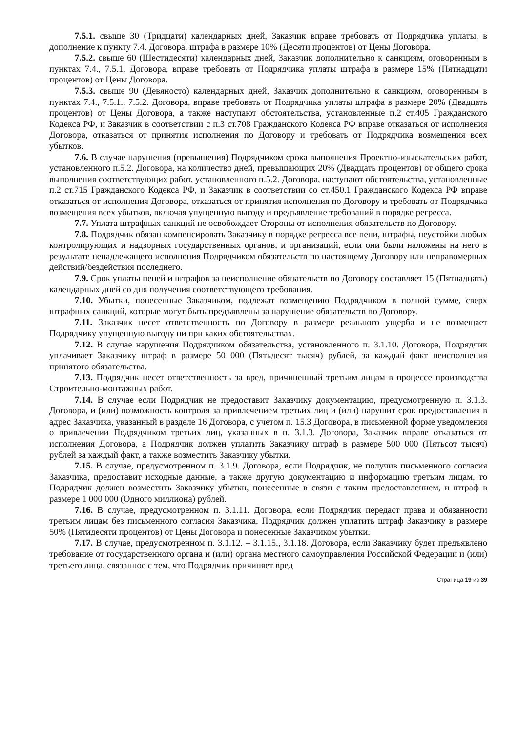7.5.1. свыше 30 (Тридцати) календарных дней, Заказчик вправе требовать от Подрядчика уплаты, в дополнение к пункту 7.4. Договора, штрафа в размере 10% (Десяти процентов) от Цены Договора.
7.5.2. свыше 60 (Шестидесяти) календарных дней, Заказчик дополнительно к санкциям, оговоренным в пунктах 7.4., 7.5.1. Договора, вправе требовать от Подрядчика уплаты штрафа в размере 15% (Пятнадцати процентов) от Цены Договора.
7.5.3. свыше 90 (Девяносто) календарных дней, Заказчик дополнительно к санкциям, оговоренным в пунктах 7.4., 7.5.1., 7.5.2. Договора, вправе требовать от Подрядчика уплаты штрафа в размере 20% (Двадцать процентов) от Цены Договора, а также наступают обстоятельства, установленные п.2 ст.405 Гражданского Кодекса РФ, и Заказчик в соответствии с п.3 ст.708 Гражданского Кодекса РФ вправе отказаться от исполнения Договора, отказаться от принятия исполнения по Договору и требовать от Подрядчика возмещения всех убытков.
7.6. В случае нарушения (превышения) Подрядчиком срока выполнения Проектно-изыскательских работ, установленного п.5.2. Договора, на количество дней, превышающих 20% (Двадцать процентов) от общего срока выполнения соответствующих работ, установленного п.5.2. Договора, наступают обстоятельства, установленные п.2 ст.715 Гражданского Кодекса РФ, и Заказчик в соответствии со ст.450.1 Гражданского Кодекса РФ вправе отказаться от исполнения Договора, отказаться от принятия исполнения по Договору и требовать от Подрядчика возмещения всех убытков, включая упущенную выгоду и предъявление требований в порядке регресса.
7.7. Уплата штрафных санкций не освобождает Стороны от исполнения обязательств по Договору.
7.8. Подрядчик обязан компенсировать Заказчику в порядке регресса все пени, штрафы, неустойки любых контролирующих и надзорных государственных органов, и организаций, если они были наложены на него в результате ненадлежащего исполнения Подрядчиком обязательств по настоящему Договору или неправомерных действий/бездействия последнего.
7.9. Срок уплаты пеней и штрафов за неисполнение обязательств по Договору составляет 15 (Пятнадцать) календарных дней со дня получения соответствующего требования.
7.10. Убытки, понесенные Заказчиком, подлежат возмещению Подрядчиком в полной сумме, сверх штрафных санкций, которые могут быть предъявлены за нарушение обязательств по Договору.
7.11. Заказчик несет ответственность по Договору в размере реального ущерба и не возмещает Подрядчику упущенную выгоду ни при каких обстоятельствах.
7.12. В случае нарушения Подрядчиком обязательства, установленного п. 3.1.10. Договора, Подрядчик уплачивает Заказчику штраф в размере 50 000 (Пятьдесят тысяч) рублей, за каждый факт неисполнения принятого обязательства.
7.13. Подрядчик несет ответственность за вред, причиненный третьим лицам в процессе производства Строительно-монтажных работ.
7.14. В случае если Подрядчик не предоставит Заказчику документацию, предусмотренную п. 3.1.3. Договора, и (или) возможность контроля за привлечением третьих лиц и (или) нарушит срок предоставления в адрес Заказчика, указанный в разделе 16 Договора, с учетом п. 15.3 Договора, в письменной форме уведомления о привлечении Подрядчиком третьих лиц, указанных в п. 3.1.3. Договора, Заказчик вправе отказаться от исполнения Договора, а Подрядчик должен уплатить Заказчику штраф в размере 500 000 (Пятьсот тысяч) рублей за каждый факт, а также возместить Заказчику убытки.
7.15. В случае, предусмотренном п. 3.1.9. Договора, если Подрядчик, не получив письменного согласия Заказчика, предоставит исходные данные, а также другую документацию и информацию третьим лицам, то Подрядчик должен возместить Заказчику убытки, понесенные в связи с таким предоставлением, и штраф в размере 1 000 000 (Одного миллиона) рублей.
7.16. В случае, предусмотренном п. 3.1.11. Договора, если Подрядчик передаст права и обязанности третьим лицам без письменного согласия Заказчика, Подрядчик должен уплатить штраф Заказчику в размере 50% (Пятидесяти процентов) от Цены Договора и понесенные Заказчиком убытки.
7.17. В случае, предусмотренном п. 3.1.12. – 3.1.15., 3.1.18. Договора, если Заказчику будет предъявлено требование от государственного органа и (или) органа местного самоуправления Российской Федерации и (или) третьего лица, связанное с тем, что Подрядчик причиняет вред
Страница 19 из 39